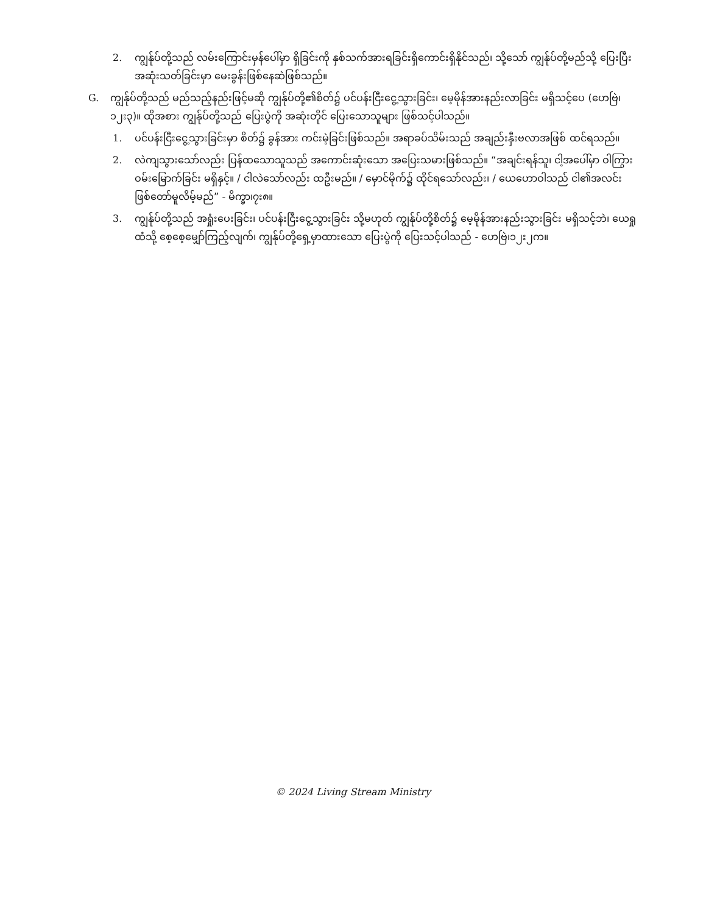2. ကျွန်ုပ်တို့သည် လမ်းကြောင်းမှန်ပေါ်မှာ ရှိခြင်းကို နှစ်သက်အားရခြင်းရှိကောင်းရှိနိုင်သည်၊ သို့သော် ကျွန်ုပ်တို့မည်သို့ ပြေးပြီး အဆုံးသတ်ခြင်းမှာ မေးခွန်းဖြစ်နေဆဲဖြစ်သည်။
G. ကျွန်ုပ်တို့သည် မည်သည့်နည်းဖြင့်မဆို ကျွန်ုပ်တို့၏စိတ်၌ ပင်ပန်းငြီးငွေ့သွားခြင်း၊ မေ့မိုန်အားနည်းလာခြင်း မရှိသင့်ပေ (ဟေဗြဲ၊၁၂း၃)။ ထိုအစား ကျွန်ုပ်တို့သည် ပြေးပွဲကို အဆုံးတိုင် ပြေးသောသူများ ဖြစ်သင့်ပါသည်။
1. ပင်ပန်းငြီးငွေ့သွားခြင်းမှာ စိတ်၌ ခွန်အား ကင်းမဲ့ခြင်းဖြစ်သည်။ အရာခပ်သိမ်းသည် အချည်းနှီးဗလာအဖြစ် ထင်ရသည်။
2. လဲကျသွားသော်လည်း ပြန်ထသောသူသည် အကောင်းဆုံးသော အပြေးသမားဖြစ်သည်။ “အချင်းရန်သူ၊ ငါ့အပေါ်မှာ ဝါကြွားဝမ်းမြောက်ခြင်း မရှိနှင့်။ / ငါလဲသော်လည်း ထဦးမည်။ / မှောင်မိုက်၌ ထိုင်ရသော်လည်း၊ / ယေဟောဝါသည် ငါ၏အလင်း ဖြစ်တော်မူလိမ့်မည်” - မိက္ခာ၊၇း၈။
3. ကျွန်ုပ်တို့သည် အရှုံးပေးခြင်း၊ ပင်ပန်းငြီးငွေ့သွားခြင်း သို့မဟုတ် ကျွန်ုပ်တို့စိတ်၌ မေ့မိုန်အားနည်းသွားခြင်း မရှိသင့်ဘဲ၊ ယေရှုထံသို့ စေ့စေ့မျှော်ကြည့်လျက်၊ ကျွန်ုပ်တို့ရှေ့မှာထားသော ပြေးပွဲကို ပြေးသင့်ပါသည် - ဟေဗြဲ၊၁၂း၂က။
© 2024 Living Stream Ministry